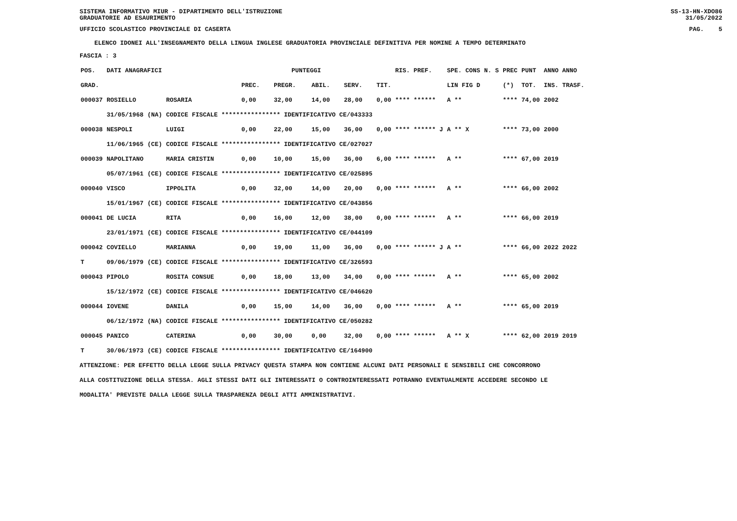SISTEMA INFORMATIVO MIUR - DIPARTIMENTO DELL'ISTRUZIONE
GRADUATORIE AD ESAURIMENTO SS-13-HN-XDO86
31/05/2022
UFFICIO SCOLASTICO PROVINCIALE DI CASERTA PAG. 5
ELENCO IDONEI ALL'INSEGNAMENTO DELLA LINGUA INGLESE GRADUATORIA PROVINCIALE DEFINITIVA PER NOMINE A TEMPO DETERMINATO
FASCIA : 3
| POS. | DATI ANAGRAFICI | | | | PUNTEGGI | | | | RIS. PREF. | SPE. CONS | N. S | PREC | PUNT | ANNO ANNO |
| --- | --- | --- | --- | --- | --- | --- | --- | --- | --- | --- | --- | --- | --- | --- |
| GRAD. | | | | PREC. | PREGR. | ABIL. | SERV. | TIT. | | LIN FIG D | | (*) | TOT. | INS. TRASF. |
| 000037 | ROSIELLO | | ROSARIA | 0,00 | 32,00 | 14,00 | 28,00 | 0,00 | **** ****** | A ** | | **** | 74,00 | 2002 |
| | 31/05/1968 | (NA) | CODICE FISCALE **************** IDENTIFICATIVO CE/043333 | | | | | | | | | | | |
| 000038 | NESPOLI | | LUIGI | 0,00 | 22,00 | 15,00 | 36,00 | 0,00 | **** ****** J | A ** X | | **** | 73,00 | 2000 |
| | 11/06/1965 | (CE) | CODICE FISCALE **************** IDENTIFICATIVO CE/027027 | | | | | | | | | | | |
| 000039 | NAPOLITANO | | MARIA CRISTIN | 0,00 | 10,00 | 15,00 | 36,00 | 6,00 | **** ****** | A ** | | **** | 67,00 | 2019 |
| | 05/07/1961 | (CE) | CODICE FISCALE **************** IDENTIFICATIVO CE/025895 | | | | | | | | | | | |
| 000040 | VISCO | | IPPOLITA | 0,00 | 32,00 | 14,00 | 20,00 | 0,00 | **** ****** | A ** | | **** | 66,00 | 2002 |
| | 15/01/1967 | (CE) | CODICE FISCALE **************** IDENTIFICATIVO CE/043856 | | | | | | | | | | | |
| 000041 | DE LUCIA | | RITA | 0,00 | 16,00 | 12,00 | 38,00 | 0,00 | **** ****** | A ** | | **** | 66,00 | 2019 |
| | 23/01/1971 | (CE) | CODICE FISCALE **************** IDENTIFICATIVO CE/044109 | | | | | | | | | | | |
| 000042 | COVIELLO | | MARIANNA | 0,00 | 19,00 | 11,00 | 36,00 | 0,00 | **** ****** J | A ** | | **** | 66,00 | 2022 2022 |
| T | 09/06/1979 | (CE) | CODICE FISCALE **************** IDENTIFICATIVO CE/326593 | | | | | | | | | | | |
| 000043 | PIPOLO | | ROSITA CONSUE | 0,00 | 18,00 | 13,00 | 34,00 | 0,00 | **** ****** | A ** | | **** | 65,00 | 2002 |
| | 15/12/1972 | (CE) | CODICE FISCALE **************** IDENTIFICATIVO CE/046620 | | | | | | | | | | | |
| 000044 | IOVENE | | DANILA | 0,00 | 15,00 | 14,00 | 36,00 | 0,00 | **** ****** | A ** | | **** | 65,00 | 2019 |
| | 06/12/1972 | (NA) | CODICE FISCALE **************** IDENTIFICATIVO CE/050282 | | | | | | | | | | | |
| 000045 | PANICO | | CATERINA | 0,00 | 30,00 | 0,00 | 32,00 | 0,00 | **** ****** | A ** X | | **** | 62,00 | 2019 2019 |
| T | 30/06/1973 | (CE) | CODICE FISCALE **************** IDENTIFICATIVO CE/164900 | | | | | | | | | | | |
ATTENZIONE: PER EFFETTO DELLA LEGGE SULLA PRIVACY QUESTA STAMPA NON CONTIENE ALCUNI DATI PERSONALI E SENSIBILI CHE CONCORRONO
ALLA COSTITUZIONE DELLA STESSA. AGLI STESSI DATI GLI INTERESSATI O CONTROINTERESSATI POTRANNO EVENTUALMENTE ACCEDERE SECONDO LE
MODALITA' PREVISTE DALLA LEGGE SULLA TRASPARENZA DEGLI ATTI AMMINISTRATIVI.